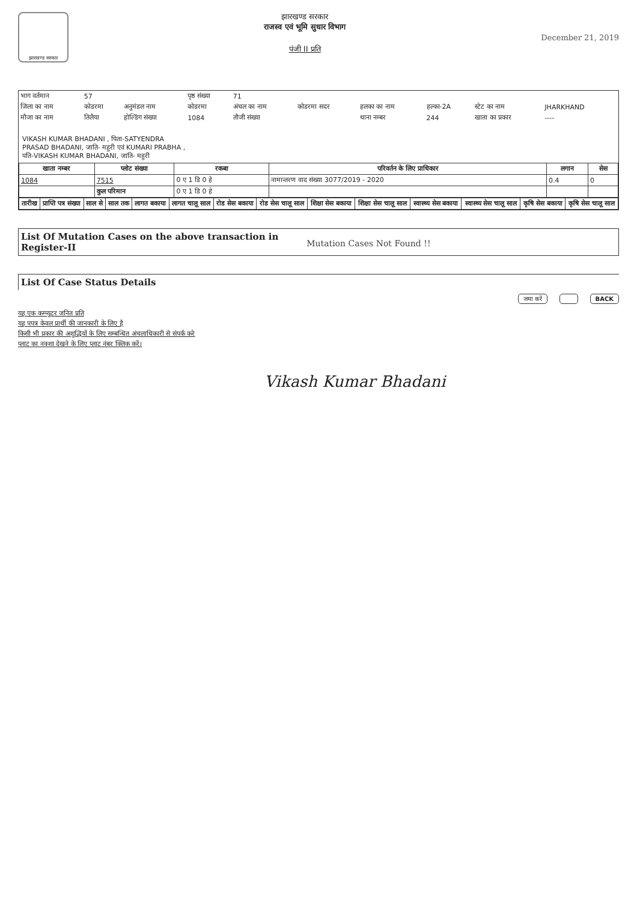झारखण्ड सरकार
झारखण्ड सरकार
राजस्व एवं भूमि सुधार विभाग
पंजी II प्रति
December 21, 2019
| भाग वर्तमान | 57 | | पृष्ठ संख्या | 71 | | | | | |
| जिला का नाम | कोडरमा | अनुमंडल नाम | कोडरमा | अंचल का नाम | कोडरमा सदर | हलका का नाम | हल्का-2A | स्टेट का नाम | JHARKHAND |
| मौजा का नाम | तिलैया | होल्डिंग संख्या | 1084 | तौजी संख्या | | थाना नम्बर | 244 | खाता का प्रकार | ---- |
VIKASH KUMAR BHADANI , पिता-SATYENDRA
PRASAD BHADANI, जाति- महुरी एवं KUMARI PRABHA ,
पति-VIKASH KUMAR BHADANI, जाति- महुरी
| खाता नम्बर | प्लोट संख्या | रकबा | परिवर्तन के लिए प्राधिकार | लगान | सेस |
| --- | --- | --- | --- | --- | --- |
| 1084 | 7515 | 0 ए 1 डि 0 हे | नामान्तरण वाद संख्या 3077/2019 - 2020 | 0.4 | 0 |
| | कुल परिमान | 0 ए 1 डि 0 हे | | | |
| तारीख | प्राप्ति पत्र संख्या | साल से | साल तक | लागत बकाया | लागत चालू साल | रोड सेस बकाया | रोड सेस चालू साल | शिक्षा सेस बकाया | शिक्षा सेस चालू साल | स्वास्थ्य सेस बकाया | स्वास्थ्य सेस चालू साल | कृषि सेस बकाया | कृषि सेस चालू साल |
| --- | --- | --- | --- | --- | --- | --- | --- | --- | --- | --- | --- | --- | --- |
List Of Mutation Cases on the above transaction in Register-II
Mutation Cases Not Found !!
List Of Case Status Details
जमा करें BACK
यह एक कम्प्युटर जनित प्रति
यह पपत्र केवल प्रार्थी की जानकारी के लिए है
किसी भी प्रकार की अशुद्धियों के लिए सम्बन्धित अंचलाधिकारी से संपर्क करे
प्लाट का नक्शा देखने के लिए प्लाट नंबर क्लिक करें।
Vikash Kumar Bhadani